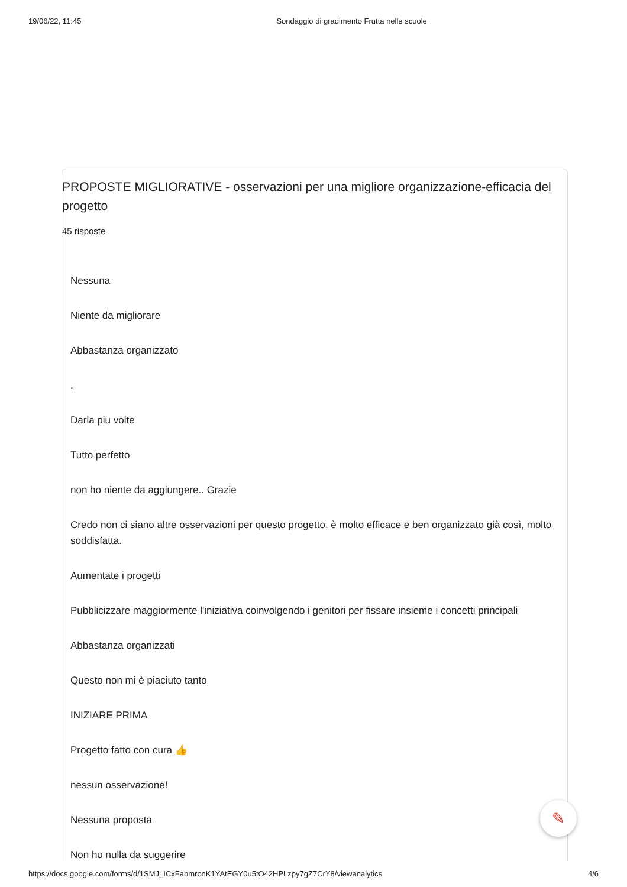19/06/22, 11:45 Sondaggio di gradimento Frutta nelle scuole
PROPOSTE MIGLIORATIVE - osservazioni per una migliore organizzazione-efficacia del progetto
45 risposte
Nessuna
Niente da migliorare
Abbastanza organizzato
.
Darla piu volte
Tutto perfetto
non ho niente da aggiungere.. Grazie
Credo non ci siano altre osservazioni per questo progetto, è molto efficace e ben organizzato già così, molto soddisfatta.
Aumentate i progetti
Pubblicizzare maggiormente l'iniziativa coinvolgendo i genitori per fissare insieme i concetti principali
Abbastanza organizzati
Questo non mi è piaciuto tanto
INIZIARE PRIMA
Progetto fatto con cura 👍
nessun osservazione!
Nessuna proposta
Non ho nulla da suggerire
✎
https://docs.google.com/forms/d/1SMJ_ICxFabmronK1YAtEGY0u5tO42HPLzpy7gZ7CrY8/viewanalytics 4/6